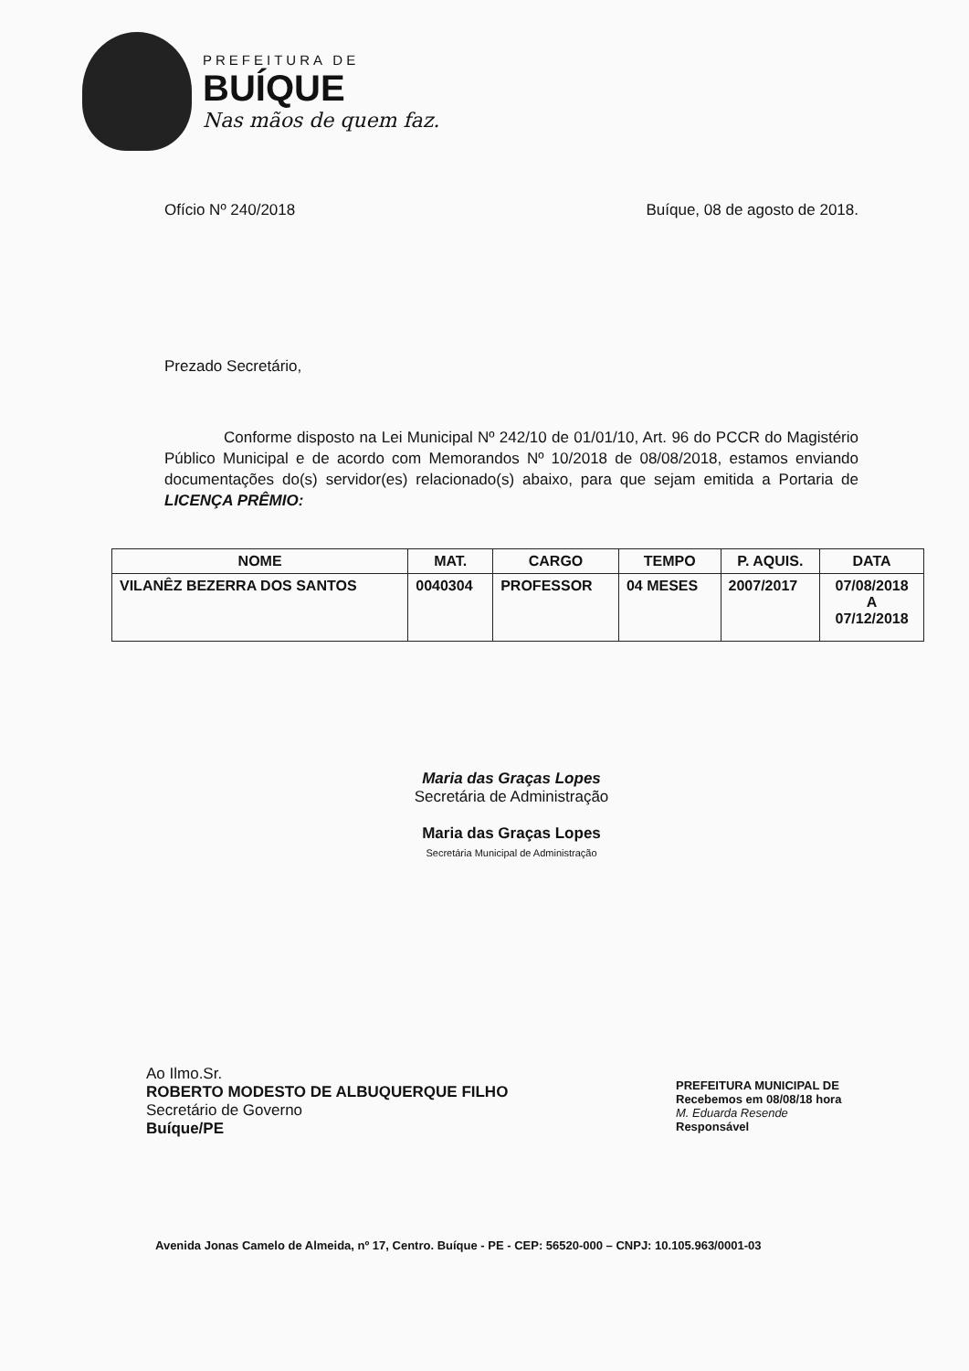PREFEITURA DE
BUÍQUE
Nas mãos de quem faz.
Ofício Nº 240/2018 Buíque, 08 de agosto de 2018.
Prezado Secretário,
Conforme disposto na Lei Municipal Nº 242/10 de 01/01/10, Art. 96 do PCCR do Magistério Público Municipal e de acordo com Memorandos Nº 10/2018 de 08/08/2018, estamos enviando documentações do(s) servidor(es) relacionado(s) abaixo, para que sejam emitida a Portaria de LICENÇA PRÊMIO:
| NOME | MAT. | CARGO | TEMPO | P. AQUIS. | DATA |
| --- | --- | --- | --- | --- | --- |
| VILANÊZ BEZERRA DOS SANTOS | 0040304 | PROFESSOR | 04 MESES | 2007/2017 | 07/08/2018 A 07/12/2018 |
Maria das Graças Lopes
Secretária de Administração
Maria das Graças Lopes
Secretária Municipal de Administração
Ao Ilmo.Sr.
ROBERTO MODESTO DE ALBUQUERQUE FILHO
Secretário de Governo
Buíque/PE
PREFEITURA MUNICIPAL DE
Recebemos em 08/08/18 hora
M. Eduarda Resende
Responsável
Avenida Jonas Camelo de Almeida, nº 17, Centro. Buíque - PE - CEP: 56520-000 – CNPJ: 10.105.963/0001-03